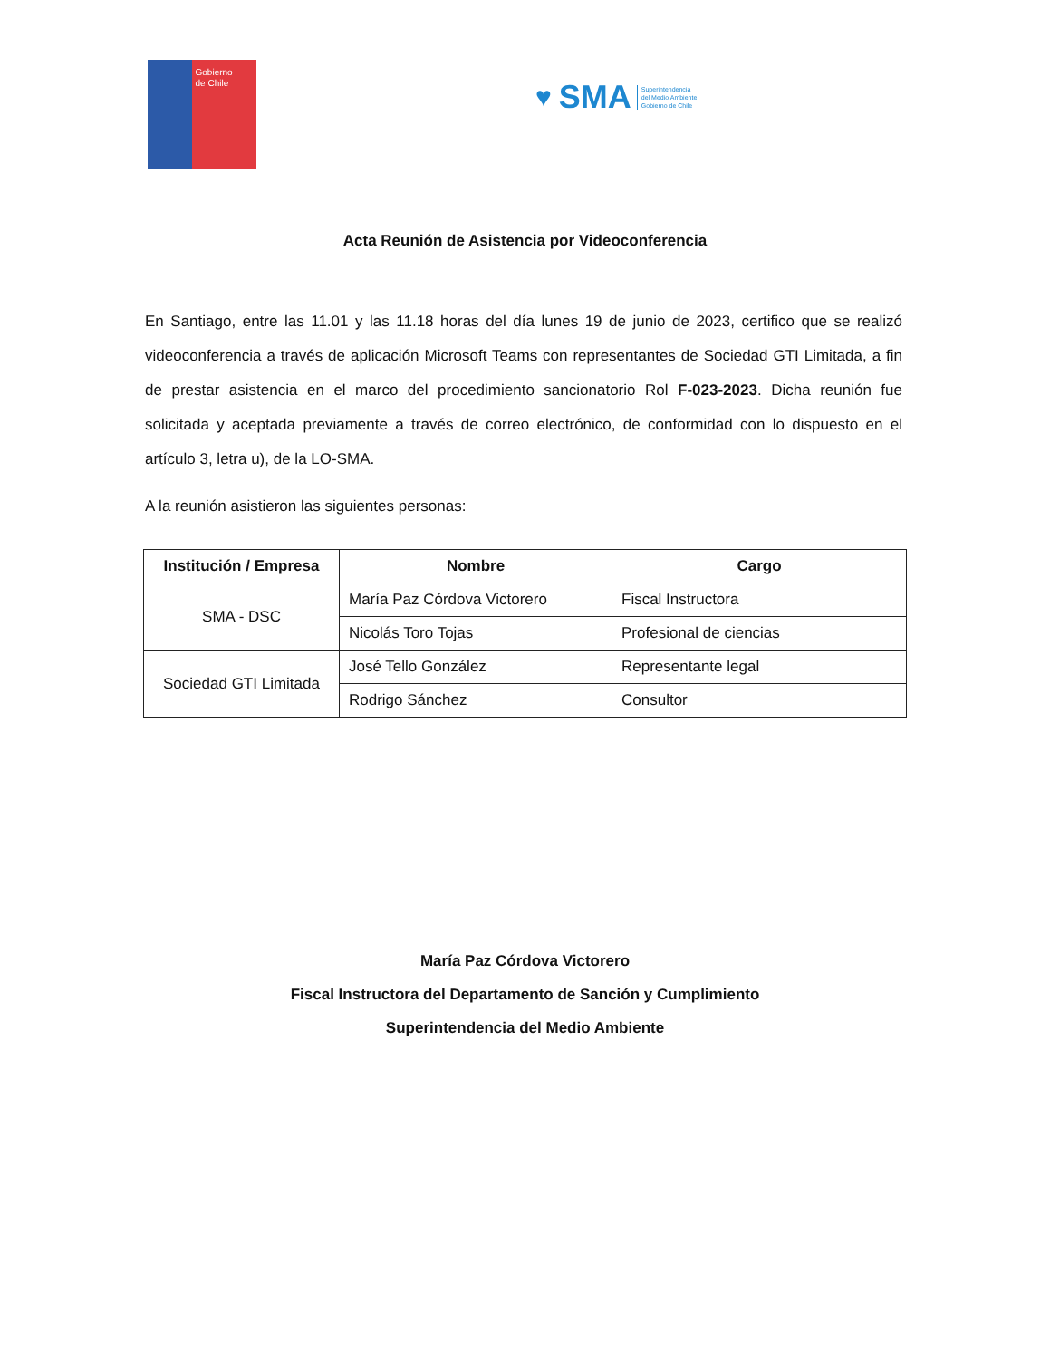Gobierno
de Chile
♥ SMA Superintendencia
del Medio Ambiente
Gobierno de Chile
Acta Reunión de Asistencia por Videoconferencia
En Santiago, entre las 11.01 y las 11.18 horas del día lunes 19 de junio de 2023, certifico que se realizó videoconferencia a través de aplicación Microsoft Teams con representantes de Sociedad GTI Limitada, a fin de prestar asistencia en el marco del procedimiento sancionatorio Rol F-023-2023. Dicha reunión fue solicitada y aceptada previamente a través de correo electrónico, de conformidad con lo dispuesto en el artículo 3, letra u), de la LO-SMA.
A la reunión asistieron las siguientes personas:
| Institución / Empresa | Nombre | Cargo |
| --- | --- | --- |
| SMA - DSC | María Paz Córdova Victorero | Fiscal Instructora |
| | Nicolás Toro Tojas | Profesional de ciencias |
| Sociedad GTI Limitada | José Tello González | Representante legal |
| | Rodrigo Sánchez | Consultor |
María Paz Córdova Victorero
Fiscal Instructora del Departamento de Sanción y Cumplimiento
Superintendencia del Medio Ambiente